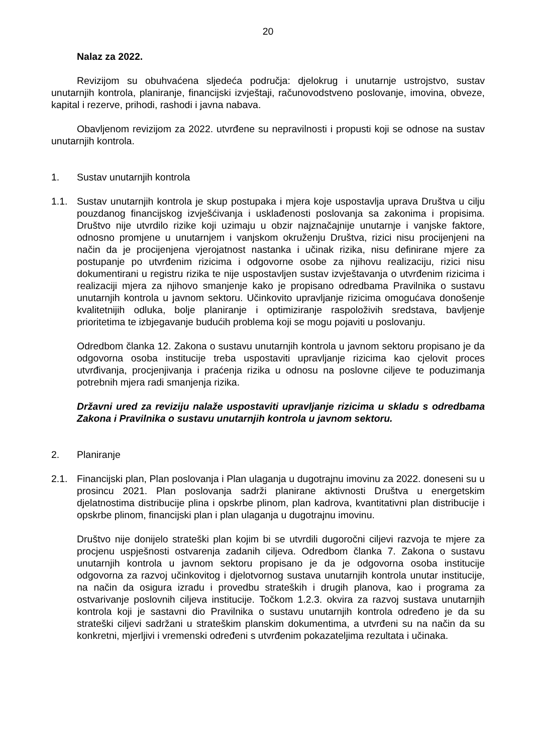20
Nalaz za 2022.
Revizijom su obuhvaćena sljedeća područja: djelokrug i unutarnje ustrojstvo, sustav unutarnjih kontrola, planiranje, financijski izvještaji, računovodstveno poslovanje, imovina, obveze, kapital i rezerve, prihodi, rashodi i javna nabava.
Obavljenom revizijom za 2022. utvrđene su nepravilnosti i propusti koji se odnose na sustav unutarnjih kontrola.
1. Sustav unutarnjih kontrola
1.1. Sustav unutarnjih kontrola je skup postupaka i mjera koje uspostavlja uprava Društva u cilju pouzdanog financijskog izvješćivanja i usklađenosti poslovanja sa zakonima i propisima. Društvo nije utvrdilo rizike koji uzimaju u obzir najznačajnije unutarnje i vanjske faktore, odnosno promjene u unutarnjem i vanjskom okruženju Društva, rizici nisu procijenjeni na način da je procijenjena vjerojatnost nastanka i učinak rizika, nisu definirane mjere za postupanje po utvrđenim rizicima i odgovorne osobe za njihovu realizaciju, rizici nisu dokumentirani u registru rizika te nije uspostavljen sustav izvještavanja o utvrđenim rizicima i realizaciji mjera za njihovo smanjenje kako je propisano odredbama Pravilnika o sustavu unutarnjih kontrola u javnom sektoru. Učinkovito upravljanje rizicima omogućava donošenje kvalitetnijih odluka, bolje planiranje i optimiziranje raspoloživih sredstava, bavljenje prioritetima te izbjegavanje budućih problema koji se mogu pojaviti u poslovanju.
Odredbom članka 12. Zakona o sustavu unutarnjih kontrola u javnom sektoru propisano je da odgovorna osoba institucije treba uspostaviti upravljanje rizicima kao cjelovit proces utvrđivanja, procjenjivanja i praćenja rizika u odnosu na poslovne ciljeve te poduzimanja potrebnih mjera radi smanjenja rizika.
Državni ured za reviziju nalaže uspostaviti upravljanje rizicima u skladu s odredbama Zakona i Pravilnika o sustavu unutarnjih kontrola u javnom sektoru.
2. Planiranje
2.1. Financijski plan, Plan poslovanja i Plan ulaganja u dugotrajnu imovinu za 2022. doneseni su u prosincu 2021. Plan poslovanja sadrži planirane aktivnosti Društva u energetskim djelatnostima distribucije plina i opskrbe plinom, plan kadrova, kvantitativni plan distribucije i opskrbe plinom, financijski plan i plan ulaganja u dugotrajnu imovinu.
Društvo nije donijelo strateški plan kojim bi se utvrdili dugoročni ciljevi razvoja te mjere za procjenu uspješnosti ostvarenja zadanih ciljeva. Odredbom članka 7. Zakona o sustavu unutarnjih kontrola u javnom sektoru propisano je da je odgovorna osoba institucije odgovorna za razvoj učinkovitog i djelotvornog sustava unutarnjih kontrola unutar institucije, na način da osigura izradu i provedbu strateških i drugih planova, kao i programa za ostvarivanje poslovnih ciljeva institucije. Točkom 1.2.3. okvira za razvoj sustava unutarnjih kontrola koji je sastavni dio Pravilnika o sustavu unutarnjih kontrola određeno je da su strateški ciljevi sadržani u strateškim planskim dokumentima, a utvrđeni su na način da su konkretni, mjerljivi i vremenski određeni s utvrđenim pokazateljima rezultata i učinaka.